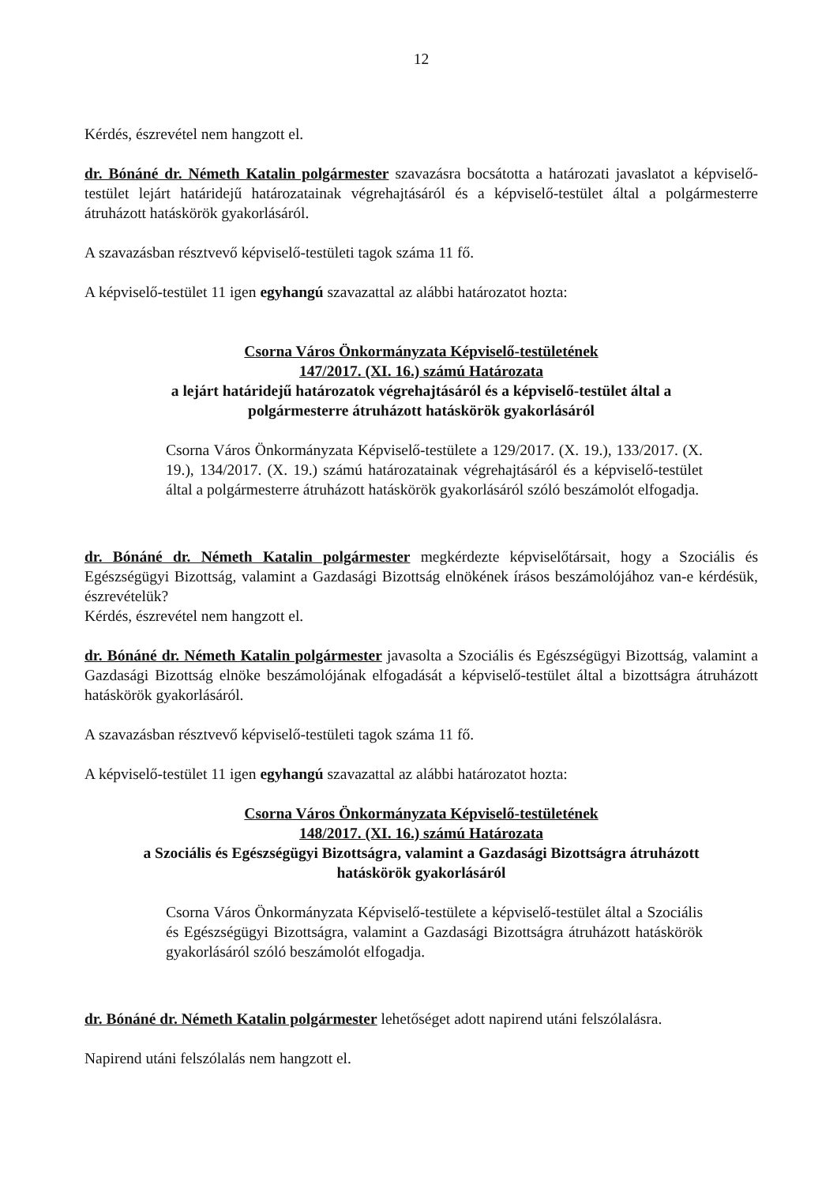12
Kérdés, észrevétel nem hangzott el.
dr. Bónáné dr. Németh Katalin polgármester szavazásra bocsátotta a határozati javaslatot a képviselő-testület lejárt határidejű határozatainak végrehajtásáról és a képviselő-testület által a polgármesterre átruházott hatáskörök gyakorlásáról.
A szavazásban résztvevő képviselő-testületi tagok száma 11 fő.
A képviselő-testület 11 igen egyhangú szavazattal az alábbi határozatot hozta:
Csorna Város Önkormányzata Képviselő-testületének
147/2017. (XI. 16.) számú Határozata
a lejárt határidejű határozatok végrehajtásáról és a képviselő-testület által a
polgármesterre átruházott hatáskörök gyakorlásáról
Csorna Város Önkormányzata Képviselő-testülete a 129/2017. (X. 19.), 133/2017. (X. 19.), 134/2017. (X. 19.) számú határozatainak végrehajtásáról és a képviselő-testület által a polgármesterre átruházott hatáskörök gyakorlásáról szóló beszámolót elfogadja.
dr. Bónáné dr. Németh Katalin polgármester megkérdezte képviselőtársait, hogy a Szociális és Egészségügyi Bizottság, valamint a Gazdasági Bizottság elnökének írásos beszámolójához van-e kérdésük, észrevételük?
Kérdés, észrevétel nem hangzott el.
dr. Bónáné dr. Németh Katalin polgármester javasolta a Szociális és Egészségügyi Bizottság, valamint a Gazdasági Bizottság elnöke beszámolójának elfogadását a képviselő-testület által a bizottságra átruházott hatáskörök gyakorlásáról.
A szavazásban résztvevő képviselő-testületi tagok száma 11 fő.
A képviselő-testület 11 igen egyhangú szavazattal az alábbi határozatot hozta:
Csorna Város Önkormányzata Képviselő-testületének
148/2017. (XI. 16.) számú Határozata
a Szociális és Egészségügyi Bizottságra, valamint a Gazdasági Bizottságra átruházott
hatáskörök gyakorlásáról
Csorna Város Önkormányzata Képviselő-testülete a képviselő-testület által a Szociális és Egészségügyi Bizottságra, valamint a Gazdasági Bizottságra átruházott hatáskörök gyakorlásáról szóló beszámolót elfogadja.
dr. Bónáné dr. Németh Katalin polgármester lehetőséget adott napirend utáni felszólalásra.
Napirend utáni felszólalás nem hangzott el.